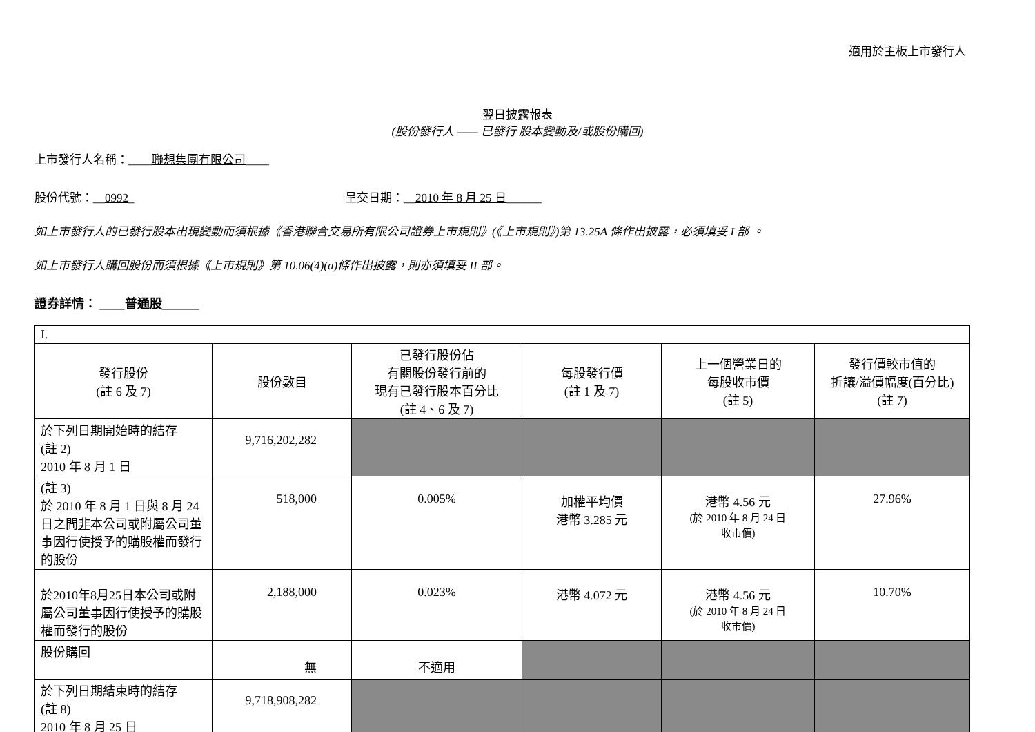適用於主板上市發行人
翌日披露報表
(股份發行人 —— 已發行 股本變動及/或股份購回)
上市發行人名稱：____聯想集團有限公司____
股份代號：__0992_ 呈交日期：__2010 年 8 月 25 日______
如上市發行人的已發行股本出現變動而須根據《香港聯合交易所有限公司證券上市規則》(《上市規則》)第 13.25A 條作出披露，必須填妥 I 部 。
如上市發行人購回股份而須根據《上市規則》第 10.06(4)(a)條作出披露，則亦須填妥 II 部。
證券詳情： ____普通股______
| I. | | | | | |
| 發行股份 (註 6 及 7) | 股份數目 | 已發行股份佔 有關股份發行前的 現有已發行股本百分比 (註 4、6 及 7) | 每股發行價 (註 1 及 7) | 上一個營業日的 每股收市價 (註 5) | 發行價較市值的 折讓/溢價幅度(百分比) (註 7) |
| 於下列日期開始時的結存 (註 2) 2010 年 8 月 1 日 | 9,716,202,282 | | | | |
| (註 3) 於 2010 年 8 月 1 日與 8 月 24 日之間 非 本公司或附屬公司董事因行使授予的購股權而發行的股份 | 518,000 | 0.005% | 加權平均價 港幣 3.285 元 | 港幣 4.56 元 (於 2010 年 8 月 24 日 收市價) | 27.96% |
| 於2010年8月25日本公司或附屬公司董事因行使授予的購股權而發行的股份 | 2,188,000 | 0.023% | 港幣 4.072 元 | 港幣 4.56 元 (於 2010 年 8 月 24 日 收市價) | 10.70% |
| 股份購回 | 無 | 不適用 | | | |
| 於下列日期結束時的結存 (註 8) 2010 年 8 月 25 日 | 9,718,908,282 | | | | |